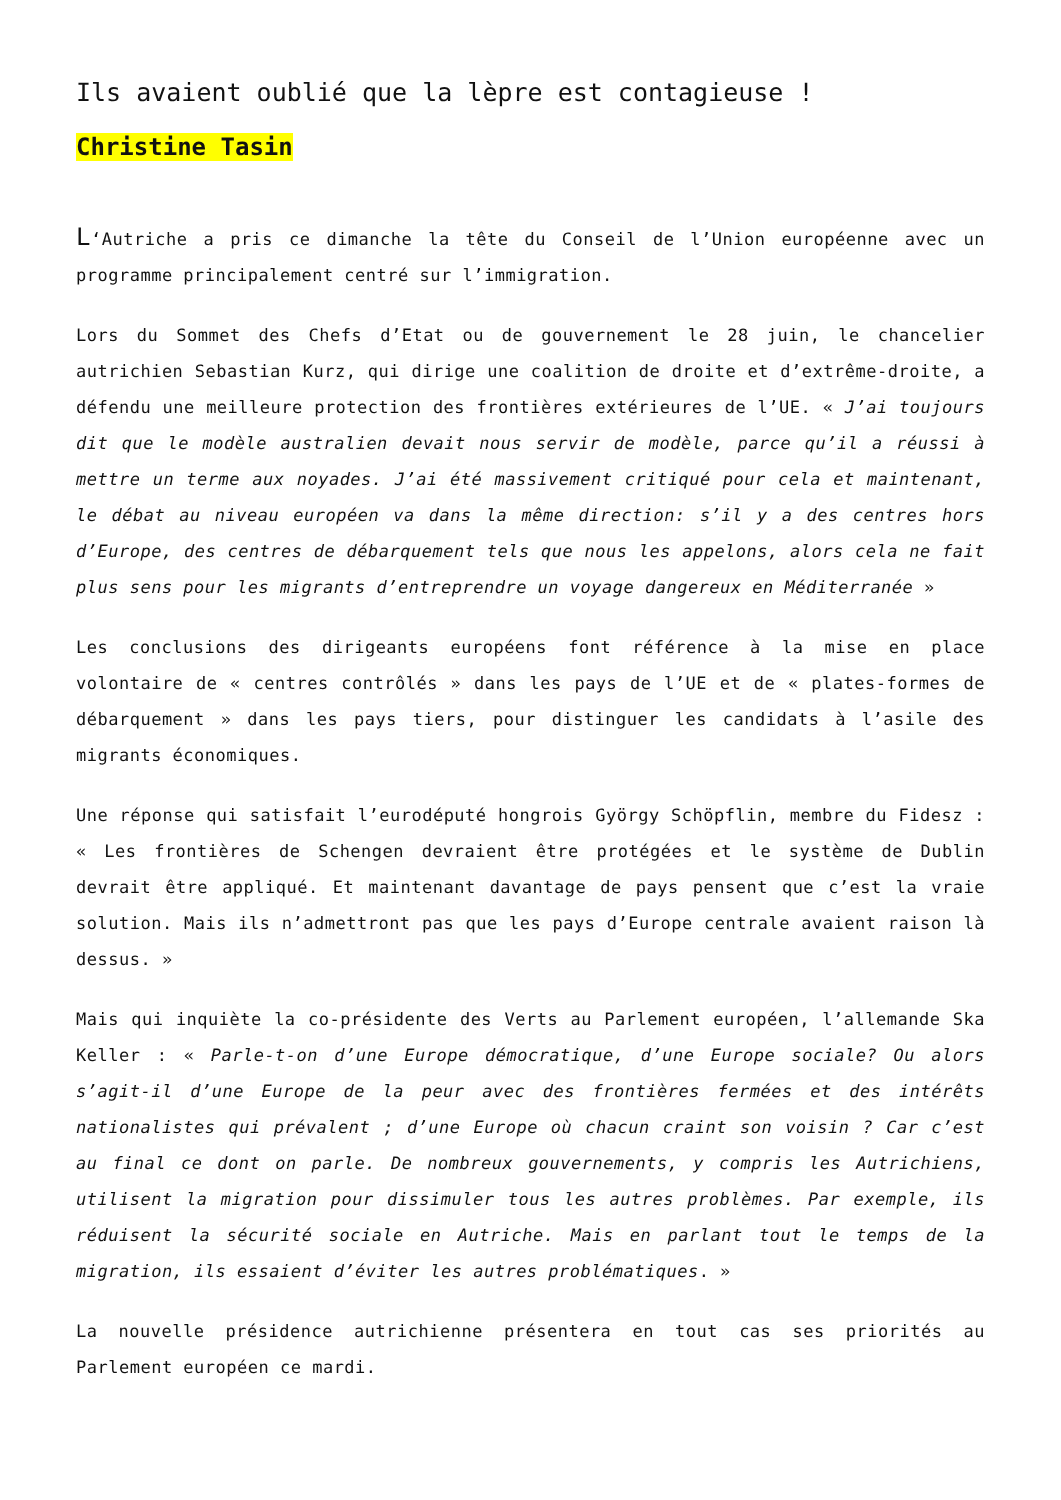Ils avaient oublié que la lèpre est contagieuse !
Christine Tasin
L‘Autriche a pris ce dimanche la tête du Conseil de l’Union européenne avec un programme principalement centré sur l’immigration.
Lors du Sommet des Chefs d’Etat ou de gouvernement le 28 juin, le chancelier autrichien Sebastian Kurz, qui dirige une coalition de droite et d’extrême-droite, a défendu une meilleure protection des frontières extérieures de l’UE. « J’ai toujours dit que le modèle australien devait nous servir de modèle, parce qu’il a réussi à mettre un terme aux noyades. J’ai été massivement critiqué pour cela et maintenant, le débat au niveau européen va dans la même direction: s’il y a des centres hors d’Europe, des centres de débarquement tels que nous les appelons, alors cela ne fait plus sens pour les migrants d’entreprendre un voyage dangereux en Méditerranée »
Les conclusions des dirigeants européens font référence à la mise en place volontaire de « centres contrôlés » dans les pays de l’UE et de « plates-formes de débarquement » dans les pays tiers, pour distinguer les candidats à l’asile des migrants économiques.
Une réponse qui satisfait l’eurodéputé hongrois György Schöpflin, membre du Fidesz : « Les frontières de Schengen devraient être protégées et le système de Dublin devrait être appliqué. Et maintenant davantage de pays pensent que c’est la vraie solution. Mais ils n’admettront pas que les pays d’Europe centrale avaient raison là dessus. »
Mais qui inquiète la co-présidente des Verts au Parlement européen, l’allemande Ska Keller : « Parle-t-on d’une Europe démocratique, d’une Europe sociale? Ou alors s’agit-il d’une Europe de la peur avec des frontières fermées et des intérêts nationalistes qui prévalent ; d’une Europe où chacun craint son voisin ? Car c’est au final ce dont on parle. De nombreux gouvernements, y compris les Autrichiens, utilisent la migration pour dissimuler tous les autres problèmes. Par exemple, ils réduisent la sécurité sociale en Autriche. Mais en parlant tout le temps de la migration, ils essaient d’éviter les autres problématiques. »
La nouvelle présidence autrichienne présentera en tout cas ses priorités au Parlement européen ce mardi.